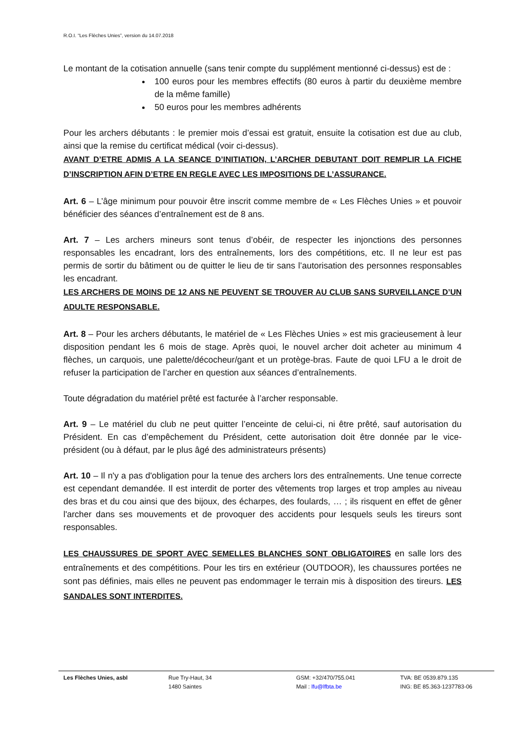R.O.I. “Les Flèches Unies”, version du 14.07.2018
Le montant de la cotisation annuelle (sans tenir compte du supplément mentionné ci-dessus) est de :
100 euros pour les membres effectifs (80 euros à partir du deuxième membre de la même famille)
50 euros pour les membres adhérents
Pour les archers débutants : le premier mois d’essai est gratuit, ensuite la cotisation est due au club, ainsi que la remise du certificat médical (voir ci-dessus).
AVANT D’ETRE ADMIS A LA SEANCE D’INITIATION, L’ARCHER DEBUTANT DOIT REMPLIR LA FICHE D’INSCRIPTION AFIN D’ETRE EN REGLE AVEC LES IMPOSITIONS DE L’ASSURANCE.
Art. 6 – L’âge minimum pour pouvoir être inscrit comme membre de « Les Flèches Unies » et pouvoir bénéficier des séances d’entraînement est de 8 ans.
Art. 7 – Les archers mineurs sont tenus d’obéir, de respecter les injonctions des personnes responsables les encadrant, lors des entraînements, lors des compétitions, etc. Il ne leur est pas permis de sortir du bâtiment ou de quitter le lieu de tir sans l’autorisation des personnes responsables les encadrant.
LES ARCHERS DE MOINS DE 12 ANS NE PEUVENT SE TROUVER AU CLUB SANS SURVEILLANCE D’UN ADULTE RESPONSABLE.
Art. 8 – Pour les archers débutants, le matériel de « Les Flèches Unies » est mis gracieusement à leur disposition pendant les 6 mois de stage. Après quoi, le nouvel archer doit acheter au minimum 4 flèches, un carquois, une palette/décocheur/gant et un protège-bras. Faute de quoi LFU a le droit de refuser la participation de l’archer en question aux séances d’entraînements.
Toute dégradation du matériel prêté est facturée à l’archer responsable.
Art. 9 – Le matériel du club ne peut quitter l’enceinte de celui-ci, ni être prêté, sauf autorisation du Président. En cas d’empêchement du Président, cette autorisation doit être donnée par le vice-président (ou à défaut, par le plus âgé des administrateurs présents)
Art. 10 – Il n'y a pas d'obligation pour la tenue des archers lors des entraînements. Une tenue correcte est cependant demandée. Il est interdit de porter des vêtements trop larges et trop amples au niveau des bras et du cou ainsi que des bijoux, des écharpes, des foulards, … ; ils risquent en effet de gêner l'archer dans ses mouvements et de provoquer des accidents pour lesquels seuls les tireurs sont responsables.
LES CHAUSSURES DE SPORT AVEC SEMELLES BLANCHES SONT OBLIGATOIRES en salle lors des entraînements et des compétitions. Pour les tirs en extérieur (OUTDOOR), les chaussures portées ne sont pas définies, mais elles ne peuvent pas endommager le terrain mis à disposition des tireurs. LES SANDALES SONT INTERDITES.
Les Flèches Unies, asbl Rue Try-Haut, 34
1480 Saintes
GSM: +32/470/755.041
Mail : lfu@lfbta.be
TVA: BE 0539.879.135
ING: BE 85.363-1237783-06